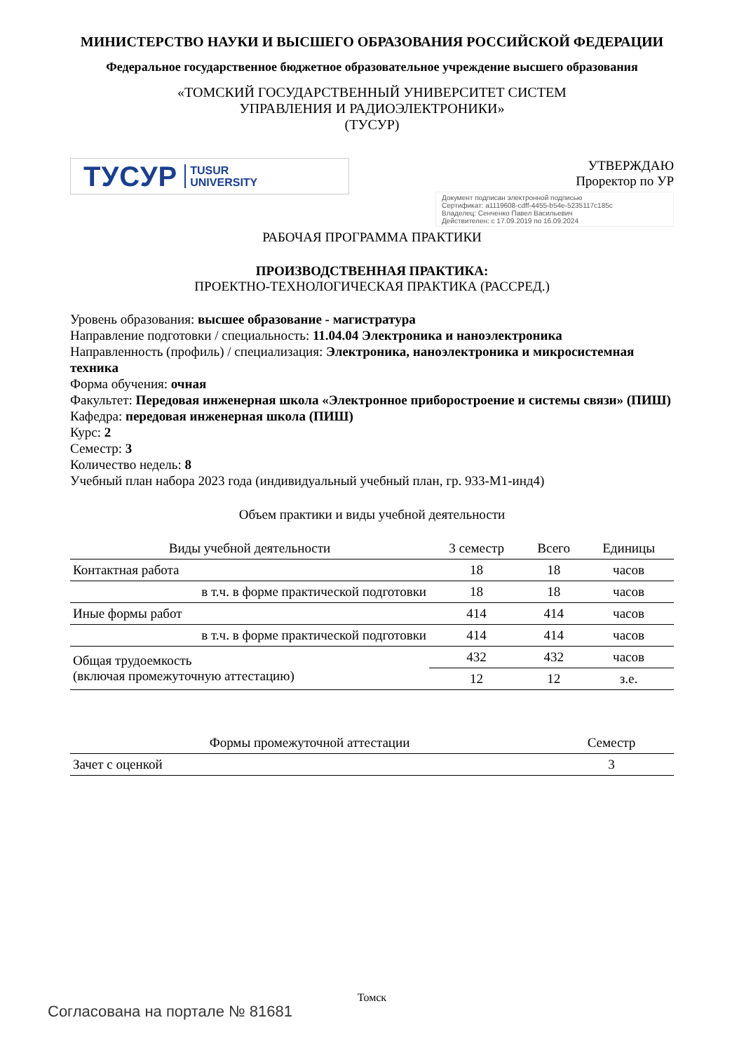МИНИСТЕРСТВО НАУКИ И ВЫСШЕГО ОБРАЗОВАНИЯ РОССИЙСКОЙ ФЕДЕРАЦИИ
Федеральное государственное бюджетное образовательное учреждение высшего образования
«ТОМСКИЙ ГОСУДАРСТВЕННЫЙ УНИВЕРСИТЕТ СИСТЕМ
УПРАВЛЕНИЯ И РАДИОЭЛЕКТРОНИКИ»
(ТУСУР)
ТУСУР TUSUR
UNIVERSITY
УТВЕРЖДАЮ
Проректор по УР
Документ подписан электронной подписью
Сертификат: a1119608-cdff-4455-b54e-5235117c185c
Владелец: Сенченко Павел Васильевич
Действителен: с 17.09.2019 по 16.09.2024
РАБОЧАЯ ПРОГРАММА ПРАКТИКИ
ПРОИЗВОДСТВЕННАЯ ПРАКТИКА:
ПРОЕКТНО-ТЕХНОЛОГИЧЕСКАЯ ПРАКТИКА (РАССРЕД.)
Уровень образования: высшее образование - магистратура
Направление подготовки / специальность: 11.04.04 Электроника и наноэлектроника
Направленность (профиль) / специализация: Электроника, наноэлектроника и микросистемная техника
Форма обучения: очная
Факультет: Передовая инженерная школа «Электронное приборостроение и системы связи» (ПИШ)
Кафедра: передовая инженерная школа (ПИШ)
Курс: 2
Семестр: 3
Количество недель: 8
Учебный план набора 2023 года (индивидуальный учебный план, гр. 933-М1-инд4)
Объем практики и виды учебной деятельности
| Виды учебной деятельности | 3 семестр | Всего | Единицы |
| --- | --- | --- | --- |
| Контактная работа | 18 | 18 | часов |
| в т.ч. в форме практической подготовки | 18 | 18 | часов |
| Иные формы работ | 414 | 414 | часов |
| в т.ч. в форме практической подготовки | 414 | 414 | часов |
| Общая трудоемкость (включая промежуточную аттестацию) | 432 | 432 | часов |
| | 12 | 12 | з.е. |
| Формы промежуточной аттестации | Семестр |
| --- | --- |
| Зачет с оценкой | 3 |
Томск
Согласована на портале № 81681